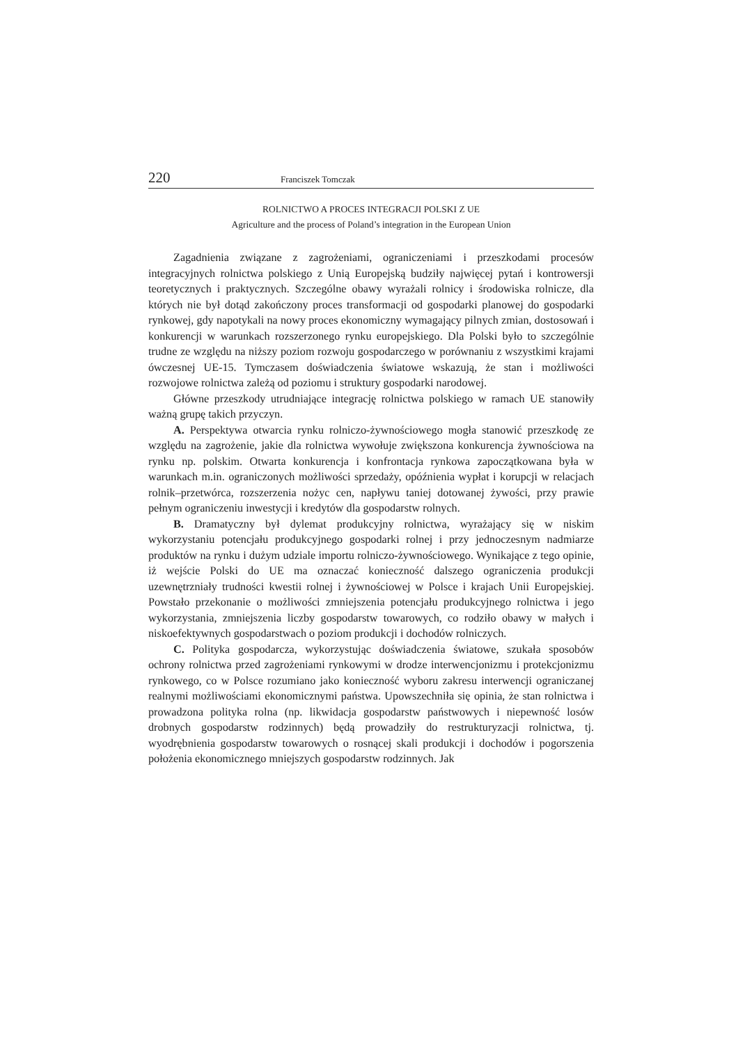220 Franciszek Tomczak
ROLNICTWO A PROCES INTEGRACJI POLSKI Z UE
Agriculture and the process of Poland’s integration in the European Union
Zagadnienia związane z zagrożeniami, ograniczeniami i przeszkodami procesów integracyjnych rolnictwa polskiego z Unią Europejską budziły najwięcej pytań i kontrowersji teoretycznych i praktycznych. Szczególne obawy wyrażali rolnicy i środowiska rolnicze, dla których nie był dotąd zakończony proces transformacji od gospodarki planowej do gospodarki rynkowej, gdy napotykali na nowy proces ekonomiczny wymagający pilnych zmian, dostosowań i konkurencji w warunkach rozszerzonego rynku europejskiego. Dla Polski było to szczególnie trudne ze względu na niższy poziom rozwoju gospodarczego w porównaniu z wszystkimi krajami ówczesnej UE-15. Tymczasem doświadczenia światowe wskazują, że stan i możliwości rozwojowe rolnictwa zależą od poziomu i struktury gospodarki narodowej.
Główne przeszkody utrudniające integrację rolnictwa polskiego w ramach UE stanowiły ważną grupę takich przyczyn.
A. Perspektywa otwarcia rynku rolniczo-żywnościowego mogła stanowić przeszkodę ze względu na zagrożenie, jakie dla rolnictwa wywołuje zwiększona konkurencja żywnościowa na rynku np. polskim. Otwarta konkurencja i konfrontacja rynkowa zapoczątkowana była w warunkach m.in. ograniczonych możliwości sprzedaży, opóźnienia wypłat i korupcji w relacjach rolnik–przetwórca, rozszerzenia nożyc cen, napływu taniej dotowanej żywości, przy prawie pełnym ograniczeniu inwestycji i kredytów dla gospodarstw rolnych.
B. Dramatyczny był dylemat produkcyjny rolnictwa, wyrażający się w niskim wykorzystaniu potencjału produkcyjnego gospodarki rolnej i przy jednoczesnym nadmiarze produktów na rynku i dużym udziale importu rolniczo-żywnościowego. Wynikające z tego opinie, iż wejście Polski do UE ma oznaczać konieczność dalszego ograniczenia produkcji uzewnętrzniały trudności kwestii rolnej i żywnościowej w Polsce i krajach Unii Europejskiej. Powstało przekonanie o możliwości zmniejszenia potencjału produkcyjnego rolnictwa i jego wykorzystania, zmniejszenia liczby gospodarstw towarowych, co rodziło obawy w małych i niskoefektywnych gospodarstwach o poziom produkcji i dochodów rolniczych.
C. Polityka gospodarcza, wykorzystując doświadczenia światowe, szukała sposobów ochrony rolnictwa przed zagrożeniami rynkowymi w drodze interwencjonizmu i protekcjonizmu rynkowego, co w Polsce rozumiano jako konieczność wyboru zakresu interwencji ograniczanej realnymi możliwościami ekonomicznymi państwa. Upowszechniła się opinia, że stan rolnictwa i prowadzona polityka rolna (np. likwidacja gospodarstw państwowych i niepewność losów drobnych gospodarstw rodzinnych) będą prowadziły do restrukturyzacji rolnictwa, tj. wyodrębnienia gospodarstw towarowych o rosnącej skali produkcji i dochodów i pogorszenia położenia ekonomicznego mniejszych gospodarstw rodzinnych. Jak